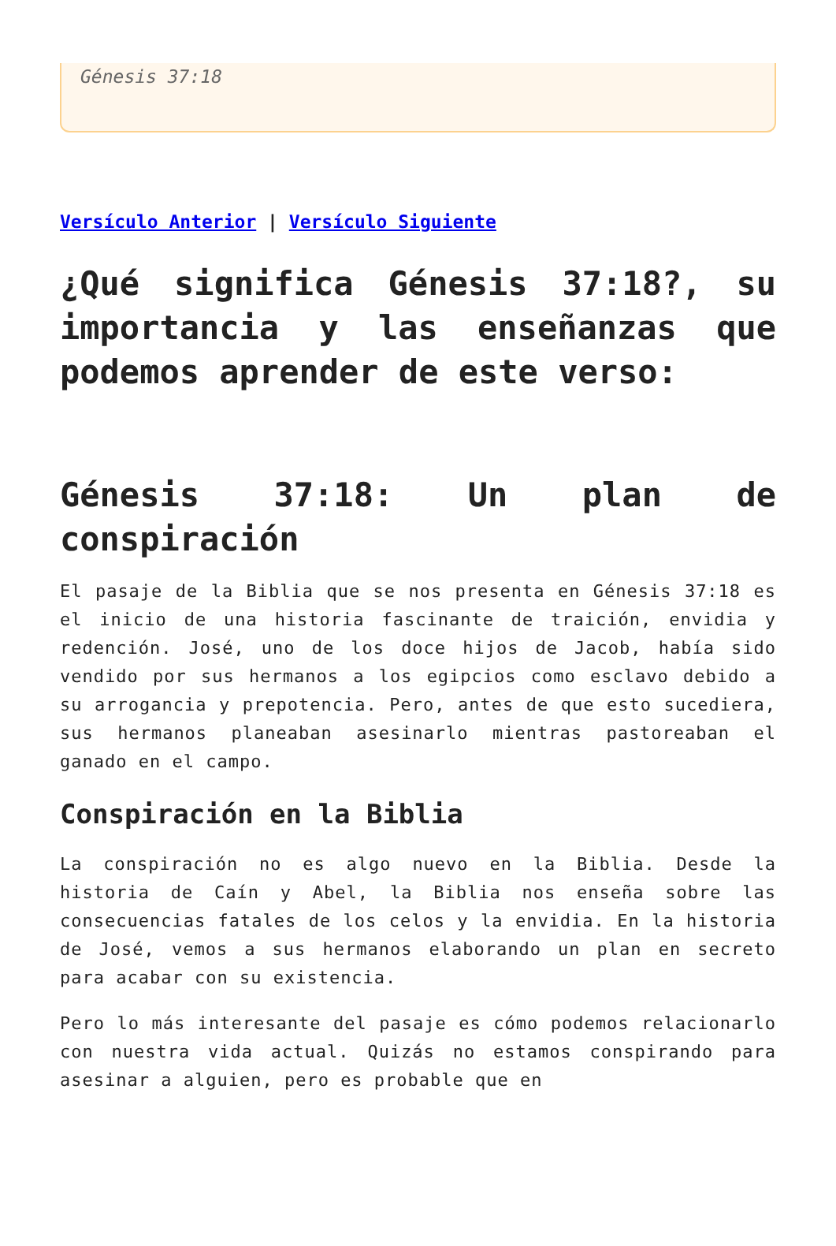Génesis 37:18
Versículo Anterior | Versículo Siguiente
¿Qué significa Génesis 37:18?, su importancia y las enseñanzas que podemos aprender de este verso:
Génesis 37:18: Un plan de conspiración
El pasaje de la Biblia que se nos presenta en Génesis 37:18 es el inicio de una historia fascinante de traición, envidia y redención. José, uno de los doce hijos de Jacob, había sido vendido por sus hermanos a los egipcios como esclavo debido a su arrogancia y prepotencia. Pero, antes de que esto sucediera, sus hermanos planeaban asesinarlo mientras pastoreaban el ganado en el campo.
Conspiración en la Biblia
La conspiración no es algo nuevo en la Biblia. Desde la historia de Caín y Abel, la Biblia nos enseña sobre las consecuencias fatales de los celos y la envidia. En la historia de José, vemos a sus hermanos elaborando un plan en secreto para acabar con su existencia.
Pero lo más interesante del pasaje es cómo podemos relacionarlo con nuestra vida actual. Quizás no estamos conspirando para asesinar a alguien, pero es probable que en